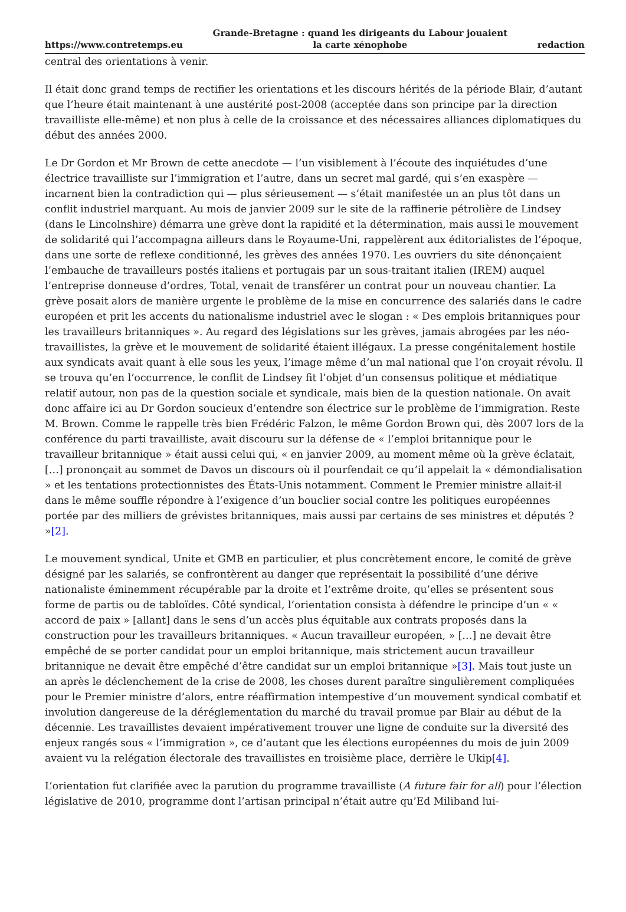https://www.contretemps.eu Grande-Bretagne : quand les dirigeants du Labour jouaient
la carte xénophobe redaction
central des orientations à venir.
Il était donc grand temps de rectifier les orientations et les discours hérités de la période Blair, d’autant que l’heure était maintenant à une austérité post-2008 (acceptée dans son principe par la direction travailliste elle-même) et non plus à celle de la croissance et des nécessaires alliances diplomatiques du début des années 2000.
Le Dr Gordon et Mr Brown de cette anecdote — l’un visiblement à l’écoute des inquiétudes d’une électrice travailliste sur l’immigration et l’autre, dans un secret mal gardé, qui s’en exaspère — incarnent bien la contradiction qui — plus sérieusement — s’était manifestée un an plus tôt dans un conflit industriel marquant. Au mois de janvier 2009 sur le site de la raffinerie pétrolière de Lindsey (dans le Lincolnshire) démarra une grève dont la rapidité et la détermination, mais aussi le mouvement de solidarité qui l’accompagna ailleurs dans le Royaume-Uni, rappelèrent aux éditorialistes de l’époque, dans une sorte de reflexe conditionné, les grèves des années 1970. Les ouvriers du site dénonçaient l’embauche de travailleurs postés italiens et portugais par un sous-traitant italien (IREM) auquel l’entreprise donneuse d’ordres, Total, venait de transférer un contrat pour un nouveau chantier. La grève posait alors de manière urgente le problème de la mise en concurrence des salariés dans le cadre européen et prit les accents du nationalisme industriel avec le slogan : « Des emplois britanniques pour les travailleurs britanniques ». Au regard des législations sur les grèves, jamais abrogées par les néo-travaillistes, la grève et le mouvement de solidarité étaient illégaux. La presse congénitalement hostile aux syndicats avait quant à elle sous les yeux, l’image même d’un mal national que l’on croyait révolu. Il se trouva qu’en l’occurrence, le conflit de Lindsey fit l’objet d’un consensus politique et médiatique relatif autour, non pas de la question sociale et syndicale, mais bien de la question nationale. On avait donc affaire ici au Dr Gordon soucieux d’entendre son électrice sur le problème de l’immigration. Reste M. Brown. Comme le rappelle très bien Frédéric Falzon, le même Gordon Brown qui, dès 2007 lors de la conférence du parti travailliste, avait discouru sur la défense de « l’emploi britannique pour le travailleur britannique » était aussi celui qui, « en janvier 2009, au moment même où la grève éclatait, […] prononçait au sommet de Davos un discours où il pourfendait ce qu’il appelait la « démondialisation » et les tentations protectionnistes des États-Unis notamment. Comment le Premier ministre allait-il dans le même souffle répondre à l’exigence d’un bouclier social contre les politiques européennes portée par des milliers de grévistes britanniques, mais aussi par certains de ses ministres et députés ? »[2].
Le mouvement syndical, Unite et GMB en particulier, et plus concrètement encore, le comité de grève désigné par les salariés, se confrontèrent au danger que représentait la possibilité d’une dérive nationaliste éminemment récupérable par la droite et l’extrême droite, qu’elles se présentent sous forme de partis ou de tabloïdes. Côté syndical, l’orientation consista à défendre le principe d’un « « accord de paix » [allant] dans le sens d’un accès plus équitable aux contrats proposés dans la construction pour les travailleurs britanniques. « Aucun travailleur européen, » […] ne devait être empêché de se porter candidat pour un emploi britannique, mais strictement aucun travailleur britannique ne devait être empêché d’être candidat sur un emploi britannique »[3]. Mais tout juste un an après le déclenchement de la crise de 2008, les choses durent paraître singulièrement compliquées pour le Premier ministre d’alors, entre réaffirmation intempestive d’un mouvement syndical combatif et involution dangereuse de la déréglementation du marché du travail promue par Blair au début de la décennie. Les travaillistes devaient impérativement trouver une ligne de conduite sur la diversité des enjeux rangés sous « l’immigration », ce d’autant que les élections européennes du mois de juin 2009 avaient vu la relégation électorale des travaillistes en troisième place, derrière le Ukip[4].
L’orientation fut clarifiée avec la parution du programme travailliste (A future fair for all) pour l’élection législative de 2010, programme dont l’artisan principal n’était autre qu’Ed Miliband lui-